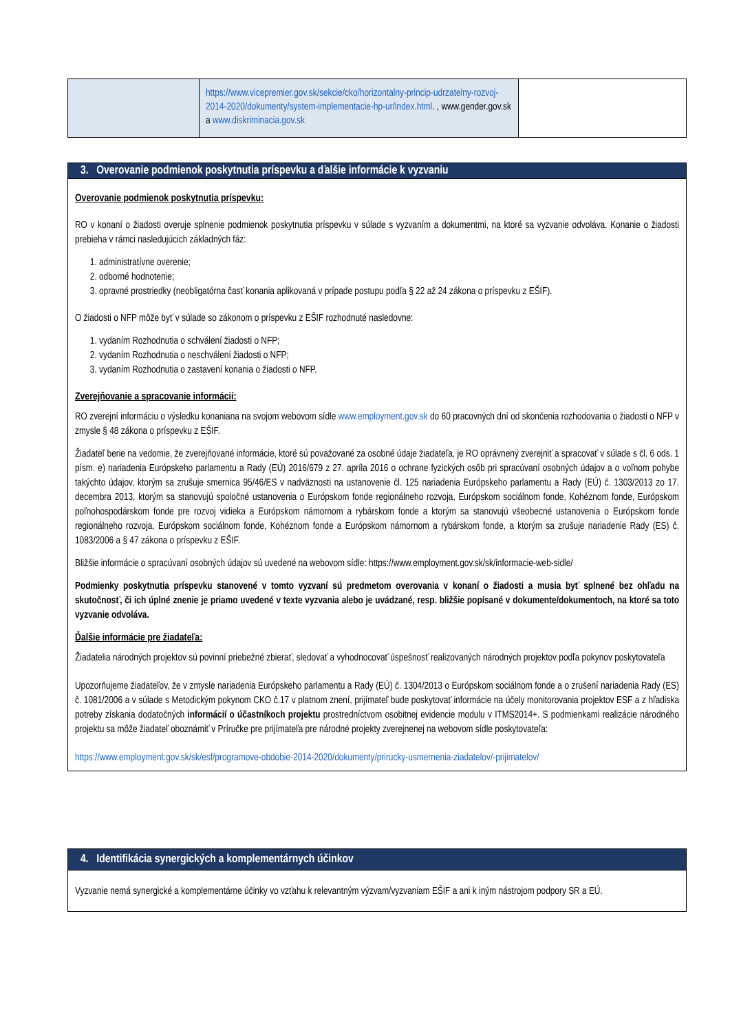| | https://www.vicepremier.gov.sk/sekcie/cko/horizontalny-princip-udrzatelny-rozvoj-2014-2020/dokumenty/system-implementacie-hp-ur/index.html . , www.gender.gov.sk a www.diskriminacia.gov.sk | |
| 3. Overovanie podmienok poskytnutia príspevku a ďalšie informácie k vyzvaniu |
| Overovanie podmienok poskytnutia príspevku: RO v konaní o žiadosti overuje splnenie podmienok poskytnutia príspevku v súlade s vyzvaním a dokumentmi, na ktoré sa vyzvanie odvoláva. Konanie o žiadosti prebieha v rámci nasledujúcich základných fáz: 1. administratívne overenie; 2. odborné hodnotenie; 3. opravné prostriedky (neobligatórna časť konania aplikovaná v prípade postupu podľa § 22 až 24 zákona o príspevku z EŠIF). O žiadosti o NFP môže byť v súlade so zákonom o príspevku z EŠIF rozhodnuté nasledovne: 1. vydaním Rozhodnutia o schválení žiadosti o NFP; 2. vydaním Rozhodnutia o neschválení žiadosti o NFP; 3. vydaním Rozhodnutia o zastavení konania o žiadosti o NFP. Zverejňovanie a spracovanie informácií: RO zverejní informáciu o výsledku konaniana na svojom webovom sídle www.employment.gov.sk do 60 pracovných dní od skončenia rozhodovania o žiadosti o NFP v zmysle § 48 zákona o príspevku z EŠIF. Žiadateľ berie na vedomie, že zverejňované informácie, ktoré sú považované za osobné údaje žiadateľa, je RO oprávnený zverejniť a spracovať v súlade s čl. 6 ods. 1 písm. e) nariadenia Európskeho parlamentu a Rady (EÚ) 2016/679 z 27. apríla 2016 o ochrane fyzických osôb pri spracúvaní osobných údajov a o voľnom pohybe takýchto údajov, ktorým sa zrušuje smernica 95/46/ES v nadväznosti na ustanovenie čl. 125 nariadenia Európskeho parlamentu a Rady (EÚ) č. 1303/2013 zo 17. decembra 2013, ktorým sa stanovujú spoločné ustanovenia o Európskom fonde regionálneho rozvoja, Európskom sociálnom fonde, Kohéznom fonde, Európskom poľnohospodárskom fonde pre rozvoj vidieka a Európskom námornom a rybárskom fonde a ktorým sa stanovujú všeobecné ustanovenia o Európskom fonde regionálneho rozvoja, Európskom sociálnom fonde, Kohéznom fonde a Európskom námornom a rybárskom fonde, a ktorým sa zrušuje nariadenie Rady (ES) č. 1083/2006 a § 47 zákona o príspevku z EŠIF. Bližšie informácie o spracúvaní osobných údajov sú uvedené na webovom sídle: https://www.employment.gov.sk/sk/informacie-web-sidle/ Podmienky poskytnutia príspevku stanovené v tomto vyzvaní sú predmetom overovania v konaní o žiadosti a musia byť splnené bez ohľadu na skutočnosť, či ich úplné znenie je priamo uvedené v texte vyzvania alebo je uvádzané, resp. bližšie popísané v dokumente/dokumentoch, na ktoré sa toto vyzvanie odvoláva. Ďalšie informácie pre žiadateľa: Žiadatelia národných projektov sú povinní priebežné zbierať, sledovať a vyhodnocovať úspešnosť realizovaných národných projektov podľa pokynov poskytovateľa Upozorňujeme žiadateľov, že v zmysle nariadenia Európskeho parlamentu a Rady (EÚ) č. 1304/2013 o Európskom sociálnom fonde a o zrušení nariadenia Rady (ES) č. 1081/2006 a v súlade s Metodickým pokynom CKO č.17 v platnom znení, prijímateľ bude poskytovať informácie na účely monitorovania projektov ESF a z hľadiska potreby získania dodatočných informácií o účastníkoch projektu prostredníctvom osobitnej evidencie modulu v ITMS2014+. S podmienkami realizácie národného projektu sa môže žiadateľ oboznámiť v Príručke pre prijímateľa pre národné projekty zverejnenej na webovom sídle poskytovateľa: https://www.employment.gov.sk/sk/esf/programove-obdobie-2014-2020/dokumenty/prirucky-usmernenia-ziadatelov/-prijimatelov/ |
| 4. Identifikácia synergických a komplementárnych účinkov |
| Vyzvanie nemá synergické a komplementárne účinky vo vzťahu k relevantným výzvam/vyzvaniam EŠIF a ani k iným nástrojom podpory SR a EÚ. |